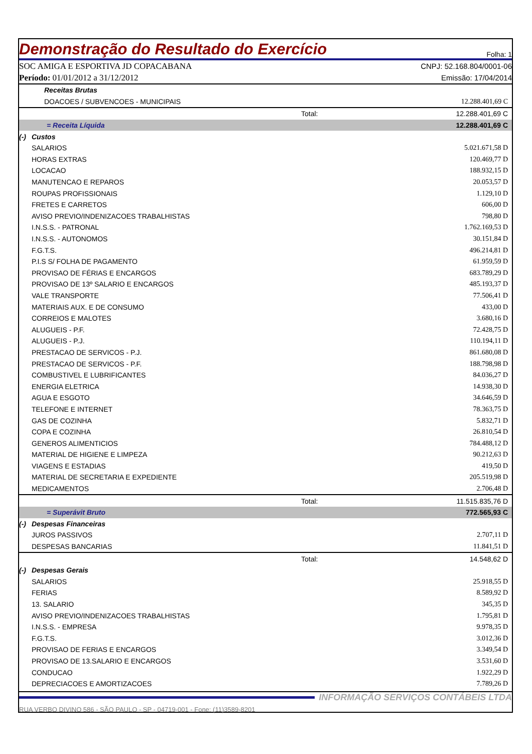Demonstração do Resultado do Exercício
Folha: 1
SOC AMIGA E ESPORTIVA JD COPACABANA
Período: 01/01/2012 a 31/12/2012
CNPJ: 52.168.804/0001-06
Emissão: 17/04/2014
| | Receitas Brutas | | |
| | DOACOES / SUBVENCOES - MUNICIPAIS | | 12.288.401,69 C |
| | | Total: | 12.288.401,69 C |
| | = Receita Líquida | | 12.288.401,69 C |
| (-) | Custos | | |
| | SALARIOS | | 5.021.671,58 D |
| | HORAS EXTRAS | | 120.469,77 D |
| | LOCACAO | | 188.932,15 D |
| | MANUTENCAO E REPAROS | | 20.053,57 D |
| | ROUPAS PROFISSIONAIS | | 1.129,10 D |
| | FRETES E CARRETOS | | 606,00 D |
| | AVISO PREVIO/INDENIZACOES TRABALHISTAS | | 798,80 D |
| | I.N.S.S. - PATRONAL | | 1.762.169,53 D |
| | I.N.S.S. - AUTONOMOS | | 30.151,84 D |
| | F.G.T.S. | | 496.214,81 D |
| | P.I.S S/ FOLHA DE PAGAMENTO | | 61.959,59 D |
| | PROVISAO DE FÉRIAS E ENCARGOS | | 683.789,29 D |
| | PROVISAO DE 13º SALARIO E ENCARGOS | | 485.193,37 D |
| | VALE TRANSPORTE | | 77.506,41 D |
| | MATERIAIS AUX. E DE CONSUMO | | 433,00 D |
| | CORREIOS E MALOTES | | 3.680,16 D |
| | ALUGUEIS - P.F. | | 72.428,75 D |
| | ALUGUEIS - P.J. | | 110.194,11 D |
| | PRESTACAO DE SERVICOS - P.J. | | 861.680,08 D |
| | PRESTACAO DE SERVICOS - P.F. | | 188.798,98 D |
| | COMBUSTIVEL E LUBRIFICANTES | | 84.036,27 D |
| | ENERGIA ELETRICA | | 14.938,30 D |
| | AGUA E ESGOTO | | 34.646,59 D |
| | TELEFONE E INTERNET | | 78.363,75 D |
| | GAS DE COZINHA | | 5.832,71 D |
| | COPA E COZINHA | | 26.810,54 D |
| | GENEROS ALIMENTICIOS | | 784.488,12 D |
| | MATERIAL DE HIGIENE E LIMPEZA | | 90.212,63 D |
| | VIAGENS E ESTADIAS | | 419,50 D |
| | MATERIAL DE SECRETARIA E EXPEDIENTE | | 205.519,98 D |
| | MEDICAMENTOS | | 2.706,48 D |
| | | Total: | 11.515.835,76 D |
| | = Superávit Bruto | | 772.565,93 C |
| (-) | Despesas Financeiras | | |
| | JUROS PASSIVOS | | 2.707,11 D |
| | DESPESAS BANCARIAS | | 11.841,51 D |
| | | Total: | 14.548,62 D |
| (-) | Despesas Gerais | | |
| | SALARIOS | | 25.918,55 D |
| | FERIAS | | 8.589,92 D |
| | 13. SALARIO | | 345,35 D |
| | AVISO PREVIO/INDENIZACOES TRABALHISTAS | | 1.795,81 D |
| | I.N.S.S. - EMPRESA | | 9.978,35 D |
| | F.G.T.S. | | 3.012,36 D |
| | PROVISAO DE FERIAS E ENCARGOS | | 3.349,54 D |
| | PROVISAO DE 13.SALARIO E ENCARGOS | | 3.531,60 D |
| | CONDUCAO | | 1.922,29 D |
| | DEPRECIACOES E AMORTIZACOES | | 7.789,26 D |
INFORMAÇÃO SERVIÇOS CONTÁBEIS LTDA
RUA VERBO DIVINO 586 - SÃO PAULO - SP - 04719-001 - Fone: (11)3589-8201